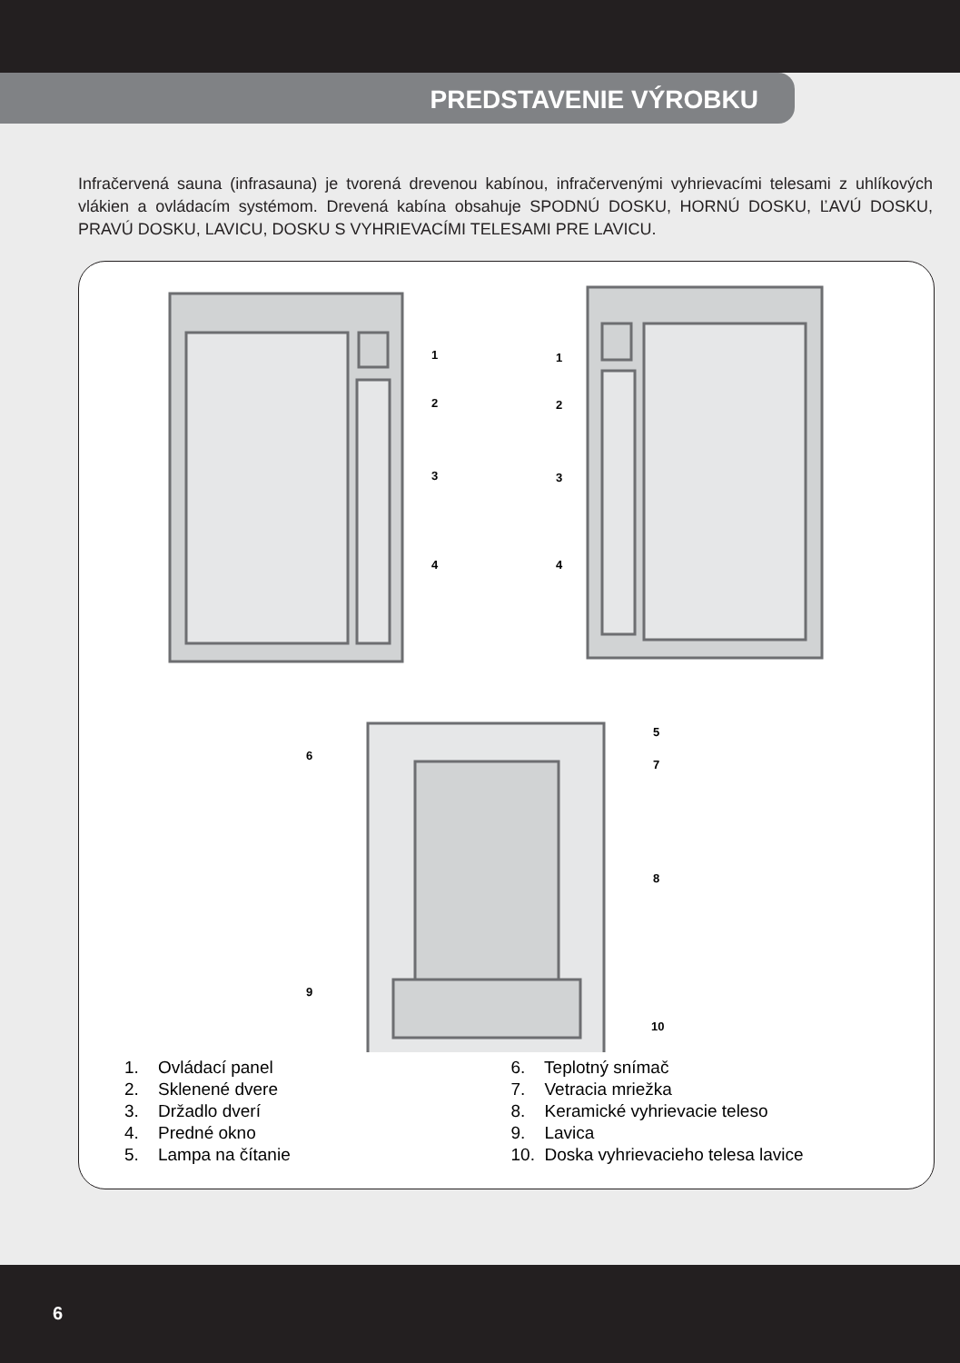PREDSTAVENIE VÝROBKU
Infračervená sauna (infrasauna) je tvorená drevenou kabínou, infračervenými vyhrievacími telesami z uhlíkových vlákien a ovládacím systémom. Drevená kabína obsahuje SPODNÚ DOSKU, HORNÚ DOSKU, ĽAVÚ DOSKU, PRAVÚ DOSKU, LAVICU, DOSKU S VYHRIEVACÍMI TELESAMI PRE LAVICU.
1
2
3
4
1
2
3
4
5
6
7
8
9
10
1. Ovládací panel
2. Sklenené dvere
3. Držadlo dverí
4. Predné okno
5. Lampa na čítanie
6. Teplotný snímač
7. Vetracia mriežka
8. Keramické vyhrievacie teleso
9. Lavica
10. Doska vyhrievacieho telesa lavice
6